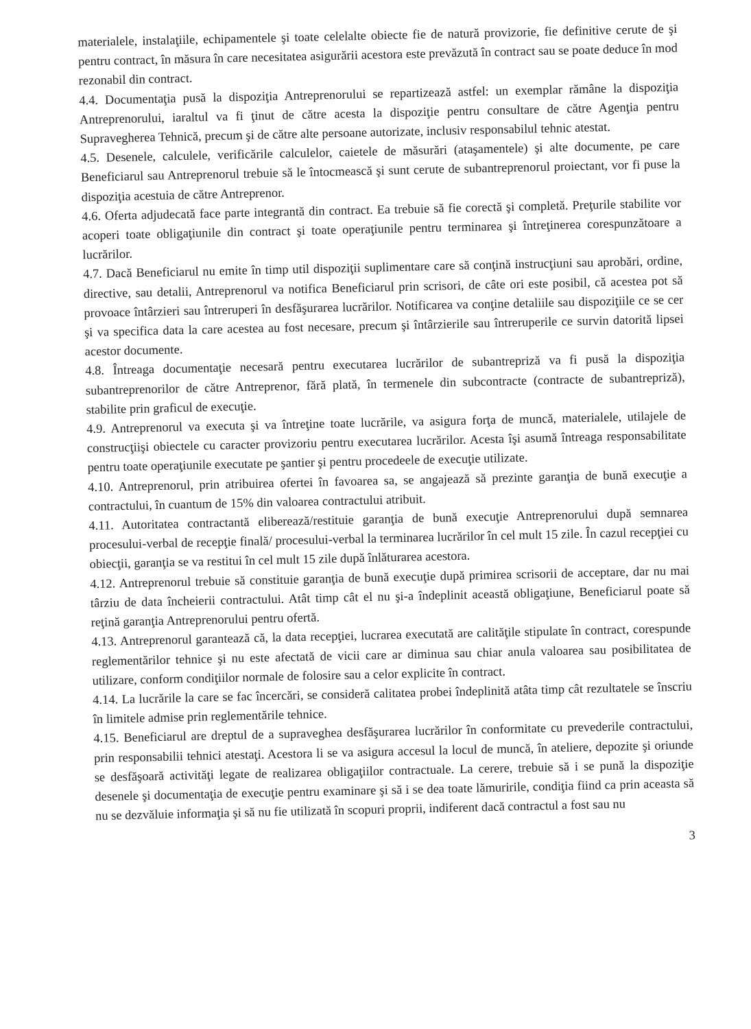materialele, instalaţiile, echipamentele şi toate celelalte obiecte fie de natură provizorie, fie definitive cerute de şi pentru contract, în măsura în care necesitatea asigurării acestora este prevăzută în contract sau se poate deduce în mod rezonabil din contract.
4.4. Documentaţia pusă la dispoziţia Antreprenorului se repartizează astfel: un exemplar rămâne la dispoziţia Antreprenorului, iaraltul va fi ţinut de către acesta la dispoziţie pentru consultare de către Agenţia pentru Supravegherea Tehnică, precum şi de către alte persoane autorizate, inclusiv responsabilul tehnic atestat.
4.5. Desenele, calculele, verificările calculelor, caietele de măsurări (ataşamentele) şi alte documente, pe care Beneficiarul sau Antreprenorul trebuie să le întocmească şi sunt cerute de subantreprenorul proiectant, vor fi puse la dispoziţia acestuia de către Antreprenor.
4.6. Oferta adjudecată face parte integrantă din contract. Ea trebuie să fie corectă şi completă. Preţurile stabilite vor acoperi toate obligaţiunile din contract şi toate operaţiunile pentru terminarea şi întreţinerea corespunzătoare a lucrărilor.
4.7. Dacă Beneficiarul nu emite în timp util dispoziţii suplimentare care să conţină instrucţiuni sau aprobări, ordine, directive, sau detalii, Antreprenorul va notifica Beneficiarul prin scrisori, de câte ori este posibil, că acestea pot să provoace întârzieri sau întreruperi în desfăşurarea lucrărilor. Notificarea va conţine detaliile sau dispoziţiile ce se cer şi va specifica data la care acestea au fost necesare, precum şi întârzierile sau întreruperile ce survin datorită lipsei acestor documente.
4.8. Întreaga documentaţie necesară pentru executarea lucrărilor de subantrepriză va fi pusă la dispoziţia subantreprenorilor de către Antreprenor, fără plată, în termenele din subcontracte (contracte de subantrepriză), stabilite prin graficul de execuţie.
4.9. Antreprenorul va executa şi va întreţine toate lucrările, va asigura forţa de muncă, materialele, utilajele de construcţiişi obiectele cu caracter provizoriu pentru executarea lucrărilor. Acesta îşi asumă întreaga responsabilitate pentru toate operaţiunile executate pe şantier şi pentru procedeele de execuţie utilizate.
4.10. Antreprenorul, prin atribuirea ofertei în favoarea sa, se angajează să prezinte garanţia de bună execuţie a contractului, în cuantum de 15% din valoarea contractului atribuit.
4.11. Autoritatea contractantă eliberează/restituie garanţia de bună execuţie Antreprenorului după semnarea procesului-verbal de recepţie finală/ procesului-verbal la terminarea lucrărilor în cel mult 15 zile. În cazul recepţiei cu obiecţii, garanţia se va restitui în cel mult 15 zile după înlăturarea acestora.
4.12. Antreprenorul trebuie să constituie garanţia de bună execuţie după primirea scrisorii de acceptare, dar nu mai târziu de data încheierii contractului. Atât timp cât el nu şi-a îndeplinit această obligaţiune, Beneficiarul poate să reţină garanţia Antreprenorului pentru ofertă.
4.13. Antreprenorul garantează că, la data recepţiei, lucrarea executată are calităţile stipulate în contract, corespunde reglementărilor tehnice şi nu este afectată de vicii care ar diminua sau chiar anula valoarea sau posibilitatea de utilizare, conform condiţiilor normale de folosire sau a celor explicite în contract.
4.14. La lucrările la care se fac încercări, se consideră calitatea probei îndeplinită atâta timp cât rezultatele se înscriu în limitele admise prin reglementările tehnice.
4.15. Beneficiarul are dreptul de a supraveghea desfăşurarea lucrărilor în conformitate cu prevederile contractului, prin responsabilii tehnici atestaţi. Acestora li se va asigura accesul la locul de muncă, în ateliere, depozite şi oriunde se desfăşoară activităţi legate de realizarea obligaţiilor contractuale. La cerere, trebuie să i se pună la dispoziţie desenele şi documentaţia de execuţie pentru examinare şi să i se dea toate lămuririle, condiţia fiind ca prin aceasta să nu se dezvăluie informaţia şi să nu fie utilizată în scopuri proprii, indiferent dacă contractul a fost sau nu
3